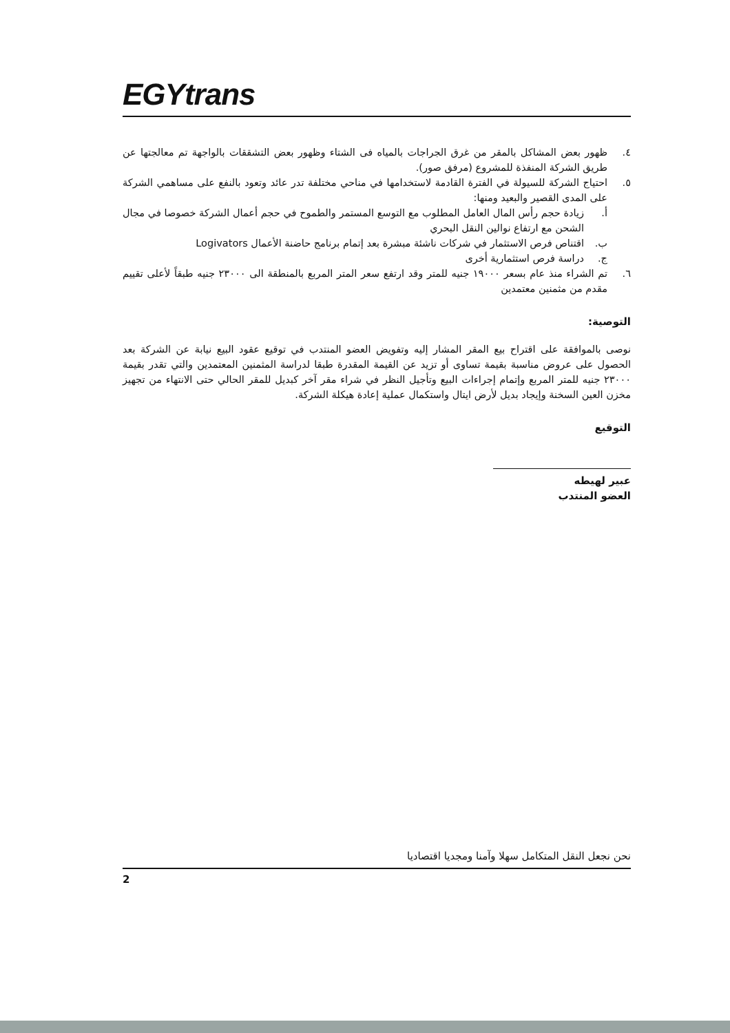EGYtrans
٤. ظهور بعض المشاكل بالمقر من غرق الجراجات بالمياه فى الشتاء وظهور بعض التشققات بالواجهة تم معالجتها عن طريق الشركة المنفذة للمشروع (مرفق صور).
٥. احتياج الشركة للسيولة في الفترة القادمة لاستخدامها في مناحي مختلفة تدر عائد وتعود بالنفع على مساهمي الشركة على المدى القصير والبعيد ومنها:
أ. زيادة حجم رأس المال العامل المطلوب مع التوسع المستمر والطموح في حجم أعمال الشركة خصوصا في مجال الشحن مع ارتفاع نوالين النقل البحري
ب. اقتناص فرص الاستثمار في شركات ناشئة مبشرة بعد إتمام برنامج حاضنة الأعمال Logivators
ج. دراسة فرص استثمارية أخرى
٦. تم الشراء منذ عام بسعر ١٩٠٠٠ جنيه للمتر وقد ارتفع سعر المتر المربع بالمنطقة الى ٢٣٠٠٠ جنيه طبقاً لأعلى تقييم مقدم من مثمنين معتمدين
التوصية:
نوصى بالموافقة على اقتراح بيع المقر المشار إليه وتفويض العضو المنتدب في توقيع عقود البيع نيابة عن الشركة بعد الحصول على عروض مناسبة بقيمة تساوى أو تزيد عن القيمة المقدرة طبقا لدراسة المثمنين المعتمدين والتي تقدر بقيمة ٢٣٠٠٠ جنيه للمتر المربع وإتمام إجراءات البيع وتأجيل النظر في شراء مقر آخر كبديل للمقر الحالي حتى الانتهاء من تجهيز مخزن العين السخنة وإيجاد بديل لأرض ايتال واستكمال عملية إعادة هيكلة الشركة.
التوقيع
عبير لهيطه
العضو المنتدب
نحن نجعل النقل المتكامل سهلا وآمنا ومجديا اقتصاديا
2